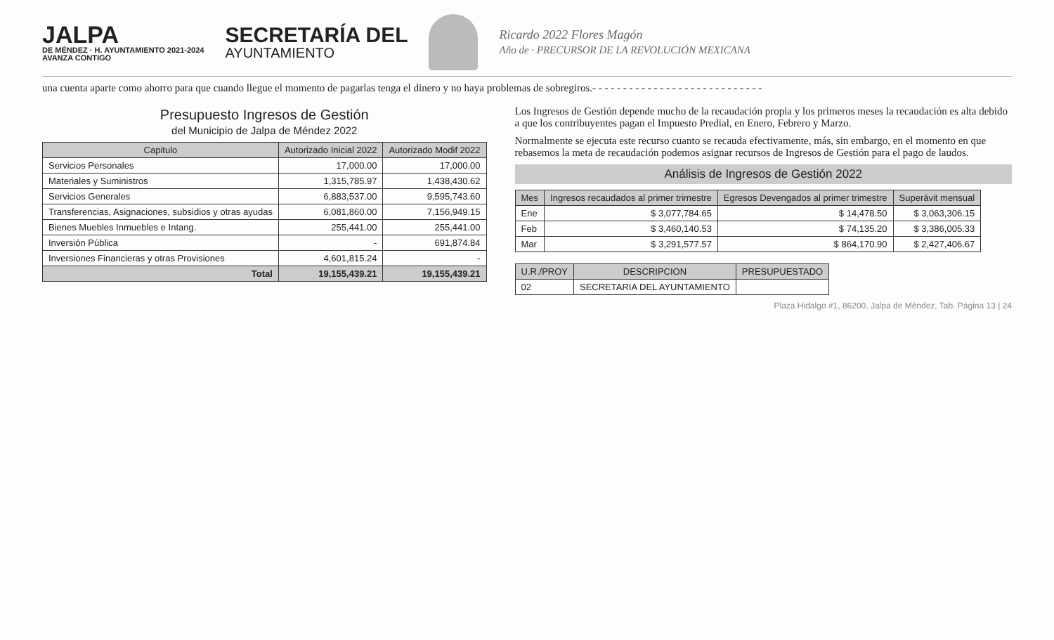JALPA
DE MÉNDEZ · H. AYUNTAMIENTO 2021-2024
AVANZA CONTIGO
SECRETARÍA DEL
AYUNTAMIENTO
Ricardo 2022 Flores Magón
Año de · PRECURSOR DE LA REVOLUCIÓN MEXICANA
una cuenta aparte como ahorro para que cuando llegue el momento de pagarlas tenga el dinero y no haya problemas de sobregiros.- - - - - - - - - - - - - - - - - - - - - - - - - - - -
Presupuesto Ingresos de Gestión
del Municipio de Jalpa de Méndez 2022
| Capitulo | Autorizado Inicial 2022 | Autorizado Modif 2022 |
| --- | --- | --- |
| Servicios Personales | 17,000.00 | 17,000.00 |
| Materiales y Suministros | 1,315,785.97 | 1,438,430.62 |
| Servicios Generales | 6,883,537.00 | 9,595,743.60 |
| Transferencias, Asignaciones, subsidios y otras ayudas | 6,081,860.00 | 7,156,949.15 |
| Bienes Muebles Inmuebles e Intang. | 255,441.00 | 255,441.00 |
| Inversión Pública | - | 691,874.84 |
| Inversiones Financieras y otras Provisiones | 4,601,815.24 | - |
| Total | 19,155,439.21 | 19,155,439.21 |
Los Ingresos de Gestión depende mucho de la recaudación propia y los primeros meses la recaudación es alta debido a que los contribuyentes pagan el Impuesto Predial, en Enero, Febrero y Marzo.
Normalmente se ejecuta este recurso cuanto se recauda efectivamente, más, sin embargo, en el momento en que rebasemos la meta de recaudación podemos asignar recursos de Ingresos de Gestión para el pago de laudos.
Análisis de Ingresos de Gestión 2022
| Mes | Ingresos recaudados al primer trimestre | Egresos Devengados al primer trimestre | Superávit mensual |
| --- | --- | --- | --- |
| Ene | $ 3,077,784.65 | $ 14,478.50 | $ 3,063,306.15 |
| Feb | $ 3,460,140.53 | $ 74,135.20 | $ 3,386,005.33 |
| Mar | $ 3,291,577.57 | $ 864,170.90 | $ 2,427,406.67 |
| U.R./PROY | DESCRIPCION | PRESUPUESTADO |
| --- | --- | --- |
| 02 | SECRETARIA DEL AYUNTAMIENTO | |
Plaza Hidalgo #1, 86200, Jalpa de Méndez, Tab. Página 13 | 24